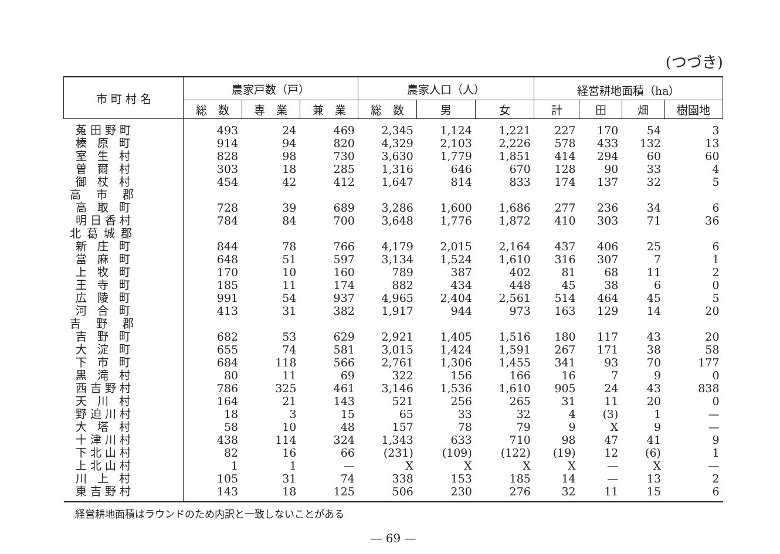(つづき)
| 市 町 村 名 | 農家戸数（戸） | | | 農家人口（人） | | | 経営耕地面積（ha） | | | |
| --- | --- | --- | --- | --- | --- | --- | --- | --- | --- | --- |
| | 総 数 | 専 業 | 兼 業 | 総 数 | 男 | 女 | 計 | 田 | 畑 | 樹園地 |
| 菟田野町 | 493 | 24 | 469 | 2,345 | 1,124 | 1,221 | 227 | 170 | 54 | 3 |
| 榛 原 町 | 914 | 94 | 820 | 4,329 | 2,103 | 2,226 | 578 | 433 | 132 | 13 |
| 室 生 村 | 828 | 98 | 730 | 3,630 | 1,779 | 1,851 | 414 | 294 | 60 | 60 |
| 曽 爾 村 | 303 | 18 | 285 | 1,316 | 646 | 670 | 128 | 90 | 33 | 4 |
| 御 杖 村 | 454 | 42 | 412 | 1,647 | 814 | 833 | 174 | 137 | 32 | 5 |
| 高 市 郡 | | | | | | | | | | |
| 高 取 町 | 728 | 39 | 689 | 3,286 | 1,600 | 1,686 | 277 | 236 | 34 | 6 |
| 明日香村 | 784 | 84 | 700 | 3,648 | 1,776 | 1,872 | 410 | 303 | 71 | 36 |
| 北葛城郡 | | | | | | | | | | |
| 新 庄 町 | 844 | 78 | 766 | 4,179 | 2,015 | 2,164 | 437 | 406 | 25 | 6 |
| 當 麻 町 | 648 | 51 | 597 | 3,134 | 1,524 | 1,610 | 316 | 307 | 7 | 1 |
| 上 牧 町 | 170 | 10 | 160 | 789 | 387 | 402 | 81 | 68 | 11 | 2 |
| 王 寺 町 | 185 | 11 | 174 | 882 | 434 | 448 | 45 | 38 | 6 | 0 |
| 広 陵 町 | 991 | 54 | 937 | 4,965 | 2,404 | 2,561 | 514 | 464 | 45 | 5 |
| 河 合 町 | 413 | 31 | 382 | 1,917 | 944 | 973 | 163 | 129 | 14 | 20 |
| 吉 野 郡 | | | | | | | | | | |
| 吉 野 町 | 682 | 53 | 629 | 2,921 | 1,405 | 1,516 | 180 | 117 | 43 | 20 |
| 大 淀 町 | 655 | 74 | 581 | 3,015 | 1,424 | 1,591 | 267 | 171 | 38 | 58 |
| 下 市 町 | 684 | 118 | 566 | 2,761 | 1,306 | 1,455 | 341 | 93 | 70 | 177 |
| 黒 滝 村 | 80 | 11 | 69 | 322 | 156 | 166 | 16 | 7 | 9 | 0 |
| 西吉野村 | 786 | 325 | 461 | 3,146 | 1,536 | 1,610 | 905 | 24 | 43 | 838 |
| 天 川 村 | 164 | 21 | 143 | 521 | 256 | 265 | 31 | 11 | 20 | 0 |
| 野迫川村 | 18 | 3 | 15 | 65 | 33 | 32 | 4 | (3) | 1 | — |
| 大 塔 村 | 58 | 10 | 48 | 157 | 78 | 79 | 9 | X | 9 | — |
| 十津川村 | 438 | 114 | 324 | 1,343 | 633 | 710 | 98 | 47 | 41 | 9 |
| 下北山村 | 82 | 16 | 66 | (231) | (109) | (122) | (19) | 12 | (6) | 1 |
| 上北山村 | 1 | 1 | — | X | X | X | X | — | X | — |
| 川 上 村 | 105 | 31 | 74 | 338 | 153 | 185 | 14 | — | 13 | 2 |
| 東吉野村 | 143 | 18 | 125 | 506 | 230 | 276 | 32 | 11 | 15 | 6 |
経営耕地面積はラウンドのため内訳と一致しないことがある
— 69 —